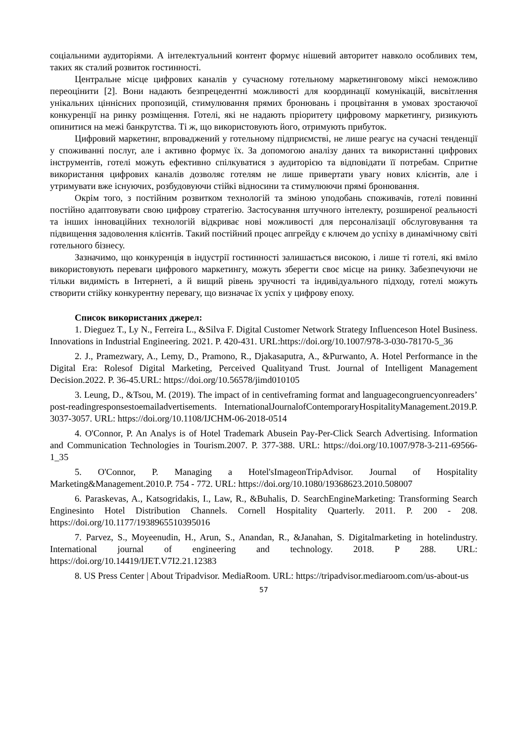соціальними аудиторіями. А інтелектуальний контент формує нішевий авторитет навколо особливих тем, таких як сталий розвиток гостинності.
Центральне місце цифрових каналів у сучасному готельному маркетинговому міксі неможливо переоцінити [2]. Вони надають безпрецедентні можливості для координації комунікацій, висвітлення унікальних ціннісних пропозицій, стимулювання прямих бронювань і процвітання в умовах зростаючої конкуренції на ринку розміщення. Готелі, які не надають пріоритету цифровому маркетингу, ризикують опинитися на межі банкрутства. Ті ж, що використовують його, отримують прибуток.
Цифровий маркетинг, впроваджений у готельному підприємстві, не лише реагує на сучасні тенденції у споживанні послуг, але і активно формує їх. За допомогою аналізу даних та використанні цифрових інструментів, готелі можуть ефективно спілкуватися з аудиторією та відповідати її потребам. Спритне використання цифрових каналів дозволяє готелям не лише привертати увагу нових клієнтів, але і утримувати вже існуючих, розбудовуючи стійкі відносини та стимулюючи прямі бронювання.
Окрім того, з постійним розвитком технологій та зміною уподобань споживачів, готелі повинні постійно адаптовувати свою цифрову стратегію. Застосування штучного інтелекту, розширеної реальності та інших інноваційних технологій відкриває нові можливості для персоналізації обслуговування та підвищення задоволення клієнтів. Такий постійний процес апгрейду є ключем до успіху в динамічному світі готельного бізнесу.
Зазначимо, що конкуренція в індустрії гостинності залишається високою, і лише ті готелі, які вміло використовують переваги цифрового маркетингу, можуть зберегти своє місце на ринку. Забезпечуючи не тільки видимість в Інтернеті, а й вищий рівень зручності та індивідуального підходу, готелі можуть створити стійку конкурентну перевагу, що визначає їх успіх у цифрову епоху.
Список використаних джерел:
1. Dieguez T., Ly N., Ferreira L., &Silva F. Digital Customer Network Strategy Influenceson Hotel Business. Innovations in Industrial Engineering. 2021. P. 420-431. URL:https://doi.org/10.1007/978-3-030-78170-5_36
2. J., Pramezwary, A., Lemy, D., Pramono, R., Djakasaputra, A., &Purwanto, A. Hotel Performance in the Digital Era: Rolesof Digital Marketing, Perceived Qualityand Trust. Journal of Intelligent Management Decision.2022. P. 36-45.URL: https://doi.org/10.56578/jimd010105
3. Leung, D., &Tsou, M. (2019). The impact of in centiveframing format and languagecongruencyonreaders’ post-readingresponsestoemailadvertisements. InternationalJournalofContemporaryHospitalityManagement.2019.P. 3037-3057. URL: https://doi.org/10.1108/IJCHM-06-2018-0514
4. O'Connor, P. An Analys is of Hotel Trademark Abusein Pay-Per-Click Search Advertising. Information and Communication Technologies in Tourism.2007. P. 377-388. URL: https://doi.org/10.1007/978-3-211-69566-1_35
5. O'Connor, P. Managing a Hotel'sImageonTripAdvisor. Journal of Hospitality Marketing&Management.2010.P. 754 - 772. URL: https://doi.org/10.1080/19368623.2010.508007
6. Paraskevas, A., Katsogridakis, I., Law, R., &Buhalis, D. SearchEngineMarketing: Transforming Search Enginesinto Hotel Distribution Channels. Cornell Hospitality Quarterly. 2011. P. 200 - 208. https://doi.org/10.1177/1938965510395016
7. Parvez, S., Moyeenudin, H., Arun, S., Anandan, R., &Janahan, S. Digitalmarketing in hotelindustry. International journal of engineering and technology. 2018. P 288. URL: https://doi.org/10.14419/IJET.V7I2.21.12383
8. US Press Center | About Tripadvisor. MediaRoom. URL: https://tripadvisor.mediaroom.com/us-about-us
57